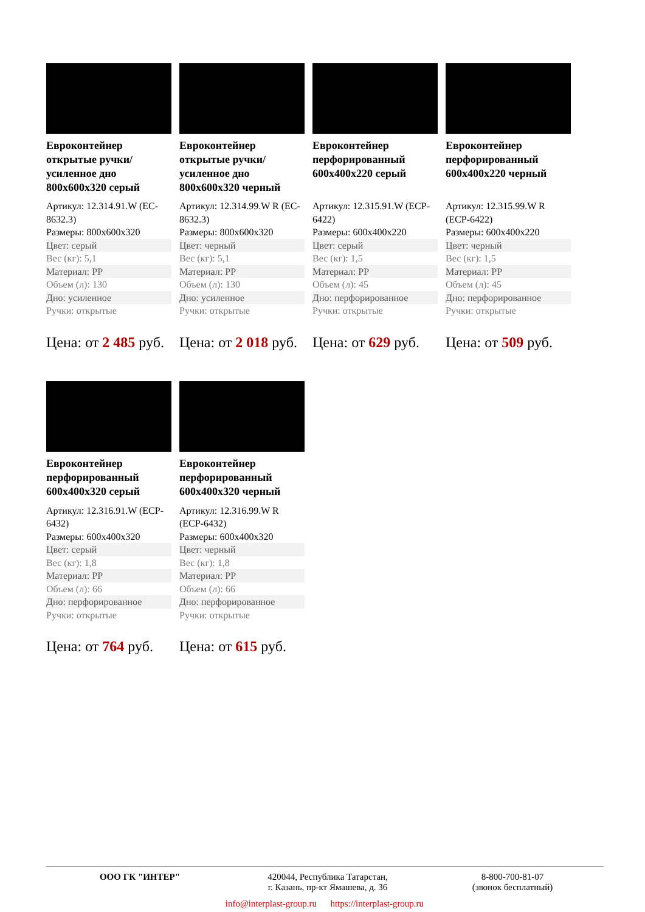Евроконтейнер открытые ручки/усиленное дно 800x600x320 серый
Артикул: 12.314.91.W (EC-8632.3)
Размеры: 800x600x320
Цвет: серый
Вес (кг): 5,1
Материал: PP
Объем (л): 130
Дно: усиленное
Ручки: открытые
Цена: от 2 485 руб.
Евроконтейнер открытые ручки/усиленное дно 800x600x320 черный
Артикул: 12.314.99.W R (EC-8632.3)
Размеры: 800x600x320
Цвет: черный
Вес (кг): 5,1
Материал: PP
Объем (л): 130
Дно: усиленное
Ручки: открытые
Цена: от 2 018 руб.
Евроконтейнер перфорированный 600x400x220 серый
Артикул: 12.315.91.W (ECP-6422)
Размеры: 600x400x220
Цвет: серый
Вес (кг): 1,5
Материал: PP
Объем (л): 45
Дно: перфорированное
Ручки: открытые
Цена: от 629 руб.
Евроконтейнер перфорированный 600x400x220 черный
Артикул: 12.315.99.W R (ECP-6422)
Размеры: 600x400x220
Цвет: черный
Вес (кг): 1,5
Материал: PP
Объем (л): 45
Дно: перфорированное
Ручки: открытые
Цена: от 509 руб.
Евроконтейнер перфорированный 600x400x320 серый
Артикул: 12.316.91.W (ECP-6432)
Размеры: 600x400x320
Цвет: серый
Вес (кг): 1,8
Материал: PP
Объем (л): 66
Дно: перфорированное
Ручки: открытые
Цена: от 764 руб.
Евроконтейнер перфорированный 600x400x320 черный
Артикул: 12.316.99.W R (ECP-6432)
Размеры: 600x400x320
Цвет: черный
Вес (кг): 1,8
Материал: PP
Объем (л): 66
Дно: перфорированное
Ручки: открытые
Цена: от 615 руб.
ООО ГК "ИНТЕР" 420044, Республика Татарстан,
г. Казань, пр-кт Ямашева, д. 36
8-800-700-81-07
(звонок бесплатный)
info@interplast-group.ru https://interplast-group.ru